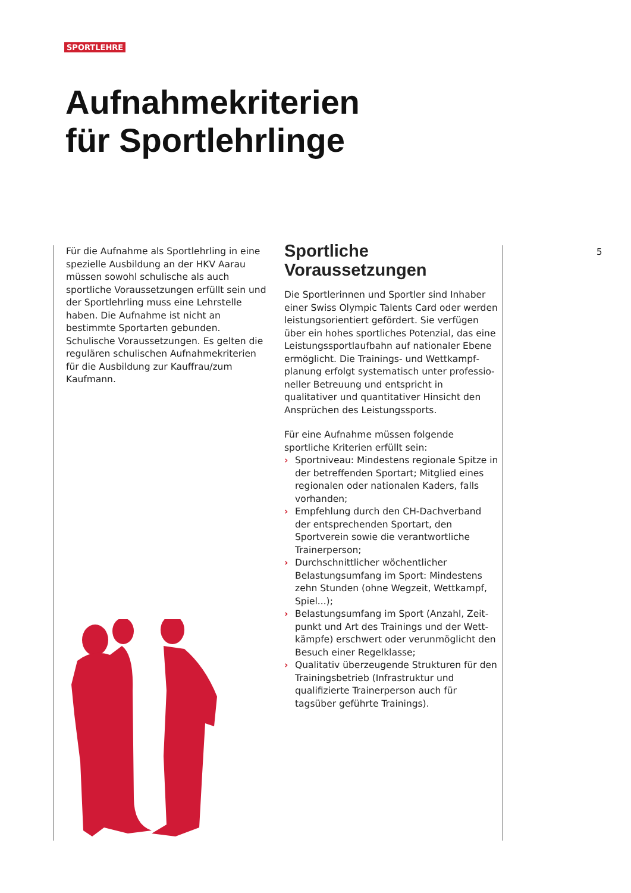SPORTLEHRE
Aufnahmekriterien
für Sportlehrlinge
Für die Aufnahme als Sportlehrling in eine spezielle Ausbildung an der HKV Aarau müssen sowohl schulische als auch sportliche Voraus­setzungen erfüllt sein und der Sportlehrling muss eine Lehrstelle haben. Die Aufnahme ist nicht an bestimmte Sportarten gebunden. Schulische Voraussetzungen. Es gelten die regulären schulischen Aufnahmekriterien für die Ausbildung zur Kauffrau/zum Kaufmann.
Sportliche
Voraussetzungen
Die Sportlerinnen und Sportler sind Inhaber einer Swiss Olympic Talents Card oder werden leistungsorientiert gefördert. Sie verfügen über ein hohes sportliches Potenzial, das eine Leistungssportlaufbahn auf nationaler Ebene ermöglicht. Die Trainings- und Wettkampf­planung erfolgt systematisch unter professio­neller Betreuung und entspricht in qualitativer und quantitativer Hinsicht den Ansprüchen des Leistungssports.
Für eine Aufnahme müssen folgende sportliche Kriterien erfüllt sein:
› Sportniveau: Mindestens regionale Spitze in der betreffenden Sportart; Mitglied eines regionalen oder nationalen Kaders, falls vorhanden;
› Empfehlung durch den CH-Dachverband der entsprechenden Sportart, den Sportverein sowie die verantwortliche Trainerperson;
› Durchschnittlicher wöchentlicher Belastungs­umfang im Sport: Mindestens zehn Stunden (ohne Wegzeit, Wettkampf, Spiel...);
› Belastungsumfang im Sport (Anzahl, Zeit­punkt und Art des Trainings und der Wett­kämpfe) erschwert oder verunmöglicht den Besuch einer Regelklasse;
› Qualitativ überzeugende Strukturen für den Trainingsbetrieb (Infrastruktur und qualifizierte Trainerperson auch für tagsüber geführte Trainings).
5